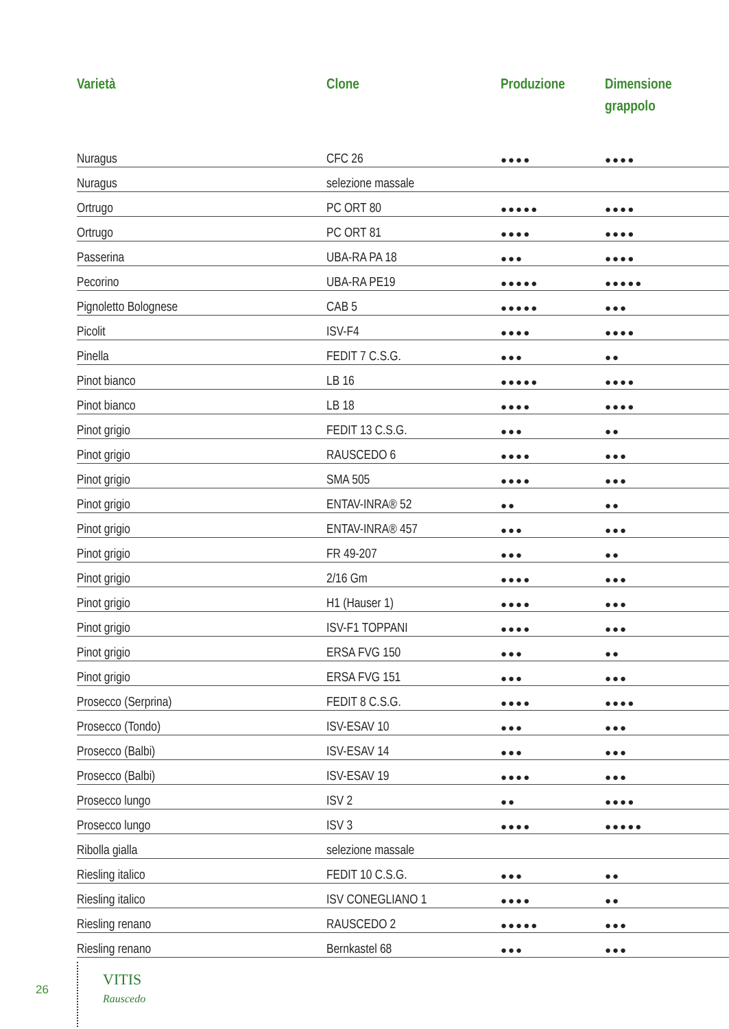| Varietà | Clone | Produzione | Dimensione grappolo |
| --- | --- | --- | --- |
| Nuragus | CFC 26 | ●●●● | ●●●● |
| Nuragus | selezione massale | | |
| Ortrugo | PC ORT 80 | ●●●●● | ●●●● |
| Ortrugo | PC ORT 81 | ●●●● | ●●●● |
| Passerina | UBA-RA PA 18 | ●●● | ●●●● |
| Pecorino | UBA-RA PE19 | ●●●●● | ●●●●● |
| Pignoletto Bolognese | CAB 5 | ●●●●● | ●●● |
| Picolit | ISV-F4 | ●●●● | ●●●● |
| Pinella | FEDIT 7 C.S.G. | ●●● | ●● |
| Pinot bianco | LB 16 | ●●●●● | ●●●● |
| Pinot bianco | LB 18 | ●●●● | ●●●● |
| Pinot grigio | FEDIT 13 C.S.G. | ●●● | ●● |
| Pinot grigio | RAUSCEDO 6 | ●●●● | ●●● |
| Pinot grigio | SMA 505 | ●●●● | ●●● |
| Pinot grigio | ENTAV-INRA® 52 | ●● | ●● |
| Pinot grigio | ENTAV-INRA® 457 | ●●● | ●●● |
| Pinot grigio | FR 49-207 | ●●● | ●● |
| Pinot grigio | 2/16 Gm | ●●●● | ●●● |
| Pinot grigio | H1 (Hauser 1) | ●●●● | ●●● |
| Pinot grigio | ISV-F1 TOPPANI | ●●●● | ●●● |
| Pinot grigio | ERSA FVG 150 | ●●● | ●● |
| Pinot grigio | ERSA FVG 151 | ●●● | ●●● |
| Prosecco (Serprina) | FEDIT 8 C.S.G. | ●●●● | ●●●● |
| Prosecco (Tondo) | ISV-ESAV 10 | ●●● | ●●● |
| Prosecco (Balbi) | ISV-ESAV 14 | ●●● | ●●● |
| Prosecco (Balbi) | ISV-ESAV 19 | ●●●● | ●●● |
| Prosecco lungo | ISV 2 | ●● | ●●●● |
| Prosecco lungo | ISV 3 | ●●●● | ●●●●● |
| Ribolla gialla | selezione massale | | |
| Riesling italico | FEDIT 10 C.S.G. | ●●● | ●● |
| Riesling italico | ISV CONEGLIANO 1 | ●●●● | ●● |
| Riesling renano | RAUSCEDO 2 | ●●●●● | ●●● |
| Riesling renano | Bernkastel 68 | ●●● | ●●● |
26
VITIS
Rauscedo